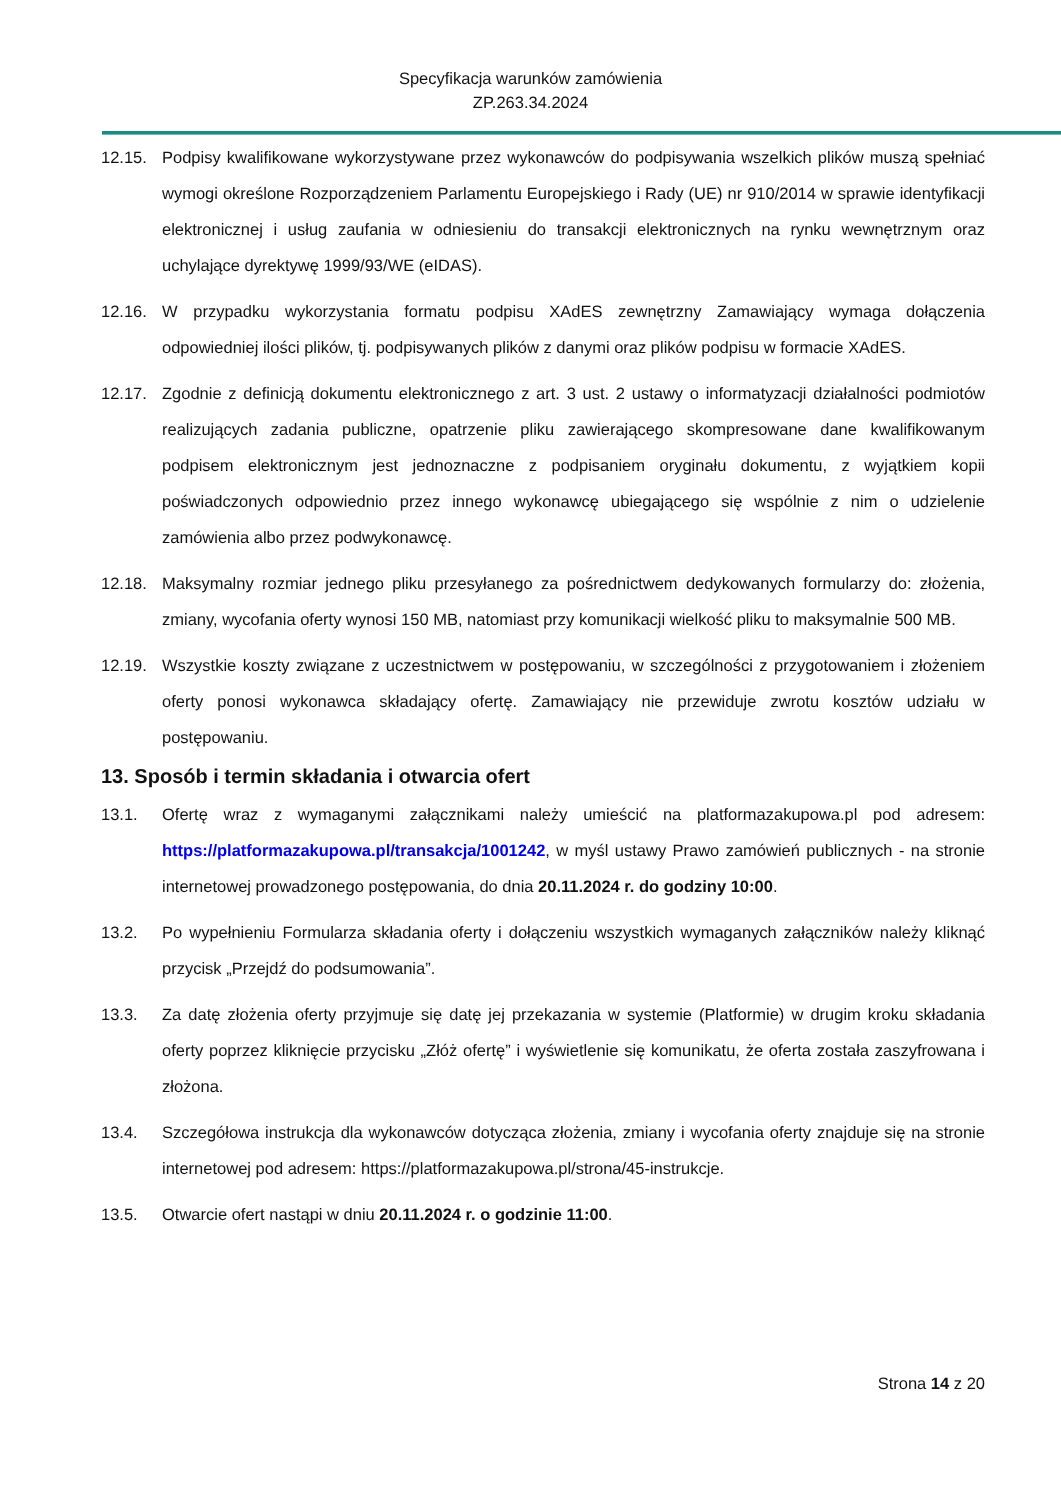Specyfikacja warunków zamówienia
ZP.263.34.2024
12.15. Podpisy kwalifikowane wykorzystywane przez wykonawców do podpisywania wszelkich plików muszą spełniać wymogi określone Rozporządzeniem Parlamentu Europejskiego i Rady (UE) nr 910/2014 w sprawie identyfikacji elektronicznej i usług zaufania w odniesieniu do transakcji elektronicznych na rynku wewnętrznym oraz uchylające dyrektywę 1999/93/WE (eIDAS).
12.16. W przypadku wykorzystania formatu podpisu XAdES zewnętrzny Zamawiający wymaga dołączenia odpowiedniej ilości plików, tj. podpisywanych plików z danymi oraz plików podpisu w formacie XAdES.
12.17. Zgodnie z definicją dokumentu elektronicznego z art. 3 ust. 2 ustawy o informatyzacji działalności podmiotów realizujących zadania publiczne, opatrzenie pliku zawierającego skompresowane dane kwalifikowanym podpisem elektronicznym jest jednoznaczne z podpisaniem oryginału dokumentu, z wyjątkiem kopii poświadczonych odpowiednio przez innego wykonawcę ubiegającego się wspólnie z nim o udzielenie zamówienia albo przez podwykonawcę.
12.18. Maksymalny rozmiar jednego pliku przesyłanego za pośrednictwem dedykowanych formularzy do: złożenia, zmiany, wycofania oferty wynosi 150 MB, natomiast przy komunikacji wielkość pliku to maksymalnie 500 MB.
12.19. Wszystkie koszty związane z uczestnictwem w postępowaniu, w szczególności z przygotowaniem i złożeniem oferty ponosi wykonawca składający ofertę. Zamawiający nie przewiduje zwrotu kosztów udziału w postępowaniu.
13. Sposób i termin składania i otwarcia ofert
13.1. Ofertę wraz z wymaganymi załącznikami należy umieścić na platformazakupowa.pl pod adresem: https://platformazakupowa.pl/transakcja/1001242, w myśl ustawy Prawo zamówień publicznych - na stronie internetowej prowadzonego postępowania, do dnia 20.11.2024 r. do godziny 10:00.
13.2. Po wypełnieniu Formularza składania oferty i dołączeniu wszystkich wymaganych załączników należy kliknąć przycisk „Przejdź do podsumowania”.
13.3. Za datę złożenia oferty przyjmuje się datę jej przekazania w systemie (Platformie) w drugim kroku składania oferty poprzez kliknięcie przycisku „Złóż ofertę” i wyświetlenie się komunikatu, że oferta została zaszyfrowana i złożona.
13.4. Szczegółowa instrukcja dla wykonawców dotycząca złożenia, zmiany i wycofania oferty znajduje się na stronie internetowej pod adresem: https://platformazakupowa.pl/strona/45-instrukcje.
13.5. Otwarcie ofert nastąpi w dniu 20.11.2024 r. o godzinie 11:00.
Strona 14 z 20